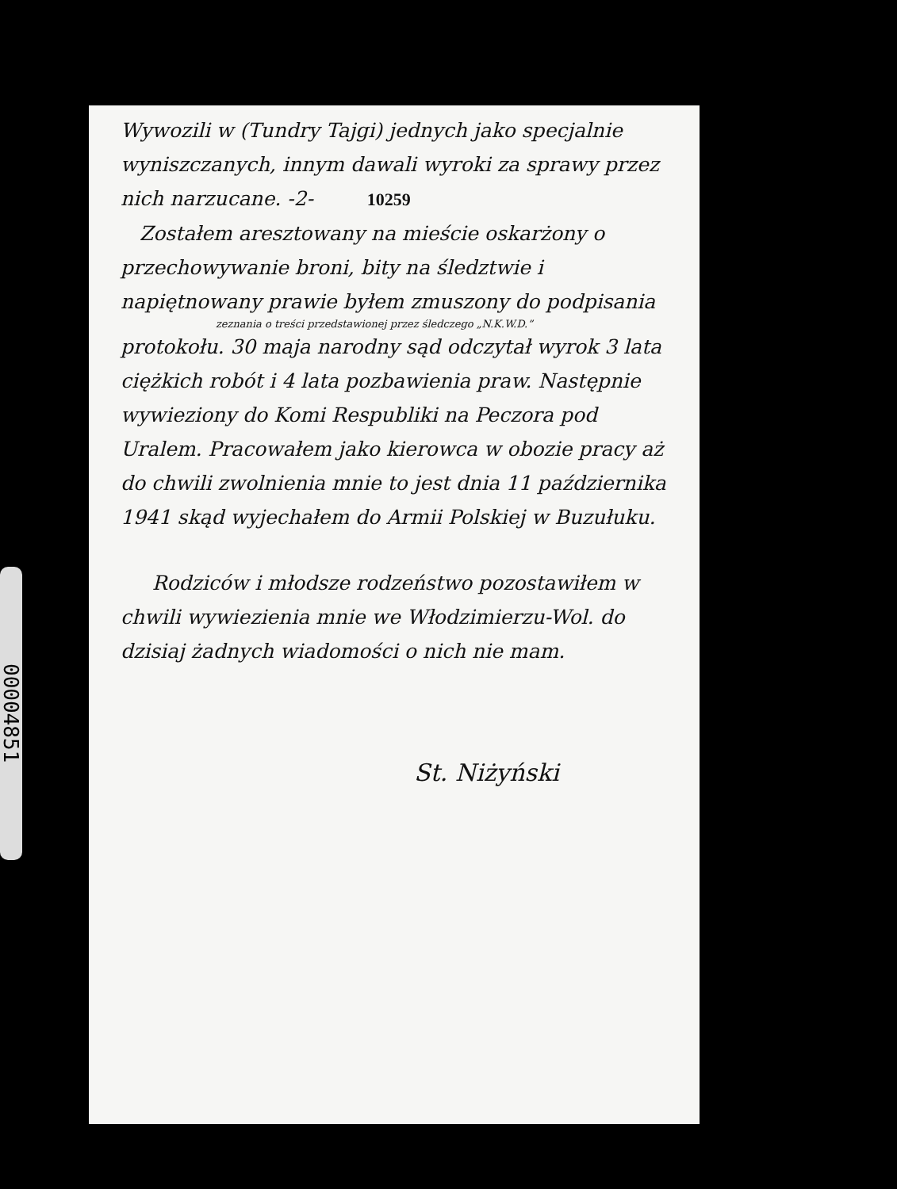00004851
Wywozili w (Tundry Tajgi) jednych jako specjalnie wyniszczanych, innym dawali wyroki za sprawy przez nich narzucane. -2- 10259
Zostałem aresztowany na mieście oskarżony o przechowywanie broni, bity na śledztwie i napiętnowany prawie byłem zmuszony do podpisania
zeznania o treści przedstawionej przez śledczego „N.K.W.D.”
protokołu. 30 maja narodny sąd odczytał wyrok 3 lata ciężkich robót i 4 lata pozbawienia praw. Następnie wywieziony do Komi Respubliki na Peczora pod Uralem. Pracowałem jako kierowca w obozie pracy aż do chwili zwolnienia mnie to jest dnia 11 października 1941 skąd wyjechałem do Armii Polskiej w Buzułuku.
Rodziców i młodsze rodzeństwo pozostawiłem w chwili wywiezienia mnie we Włodzimierzu-Wol. do dzisiaj żadnych wiadomości o nich nie mam.
St. Niżyński